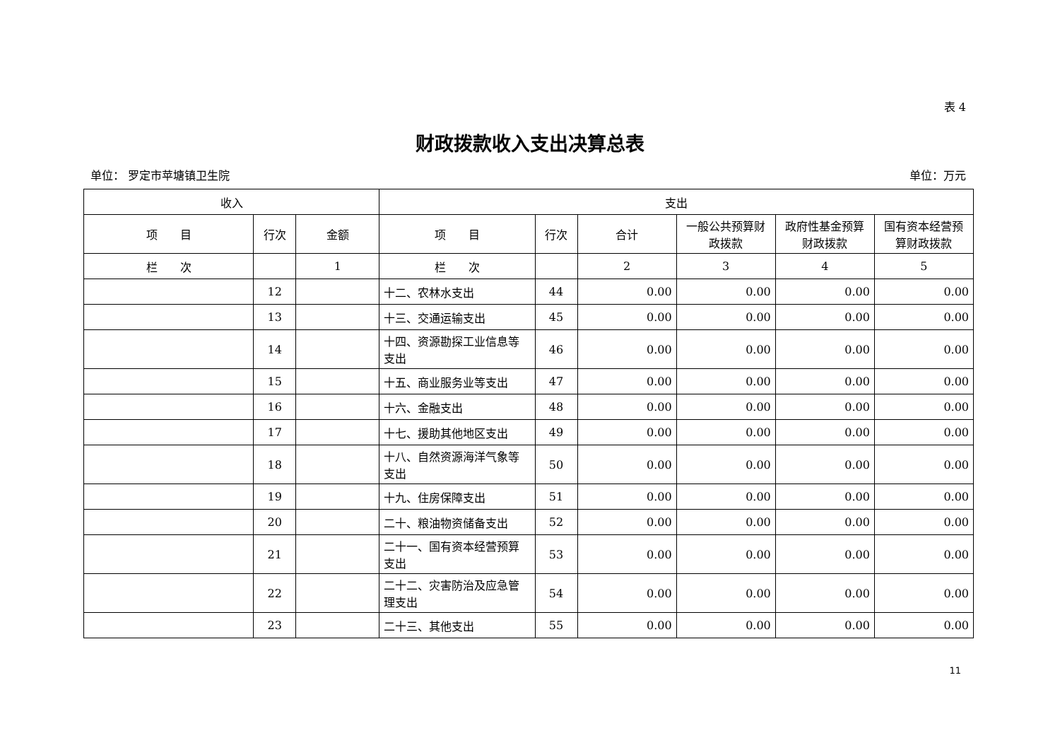表 4
财政拨款收入支出决算总表
单位： 罗定市苹塘镇卫生院 单位：万元
| 收入 | | | 支出 | | | | | |
| --- | --- | --- | --- | --- | --- | --- | --- | --- |
| 项 目 | 行次 | 金额 | 项 目 | 行次 | 合计 | 一般公共预算财政拨款 | 政府性基金预算财政拨款 | 国有资本经营预算财政拨款 |
| 栏 次 | | 1 | 栏 次 | | 2 | 3 | 4 | 5 |
| | 12 | | 十二、农林水支出 | 44 | 0.00 | 0.00 | 0.00 | 0.00 |
| | 13 | | 十三、交通运输支出 | 45 | 0.00 | 0.00 | 0.00 | 0.00 |
| | 14 | | 十四、资源勘探工业信息等支出 | 46 | 0.00 | 0.00 | 0.00 | 0.00 |
| | 15 | | 十五、商业服务业等支出 | 47 | 0.00 | 0.00 | 0.00 | 0.00 |
| | 16 | | 十六、金融支出 | 48 | 0.00 | 0.00 | 0.00 | 0.00 |
| | 17 | | 十七、援助其他地区支出 | 49 | 0.00 | 0.00 | 0.00 | 0.00 |
| | 18 | | 十八、自然资源海洋气象等支出 | 50 | 0.00 | 0.00 | 0.00 | 0.00 |
| | 19 | | 十九、住房保障支出 | 51 | 0.00 | 0.00 | 0.00 | 0.00 |
| | 20 | | 二十、粮油物资储备支出 | 52 | 0.00 | 0.00 | 0.00 | 0.00 |
| | 21 | | 二十一、国有资本经营预算支出 | 53 | 0.00 | 0.00 | 0.00 | 0.00 |
| | 22 | | 二十二、灾害防治及应急管理支出 | 54 | 0.00 | 0.00 | 0.00 | 0.00 |
| | 23 | | 二十三、其他支出 | 55 | 0.00 | 0.00 | 0.00 | 0.00 |
11